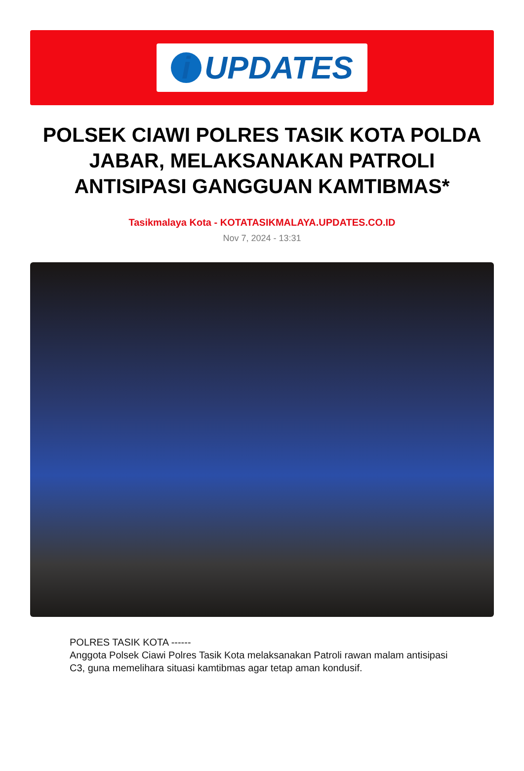i UPDATES
POLSEK CIAWI POLRES TASIK KOTA POLDA JABAR, MELAKSANAKAN PATROLI ANTISIPASI GANGGUAN KAMTIBMAS*
Tasikmalaya Kota - KOTATASIKMALAYA.UPDATES.CO.ID
Nov 7, 2024 - 13:31
POLRES TASIK KOTA ------
Anggota Polsek Ciawi Polres Tasik Kota melaksanakan Patroli rawan malam antisipasi C3, guna memelihara situasi kamtibmas agar tetap aman kondusif.